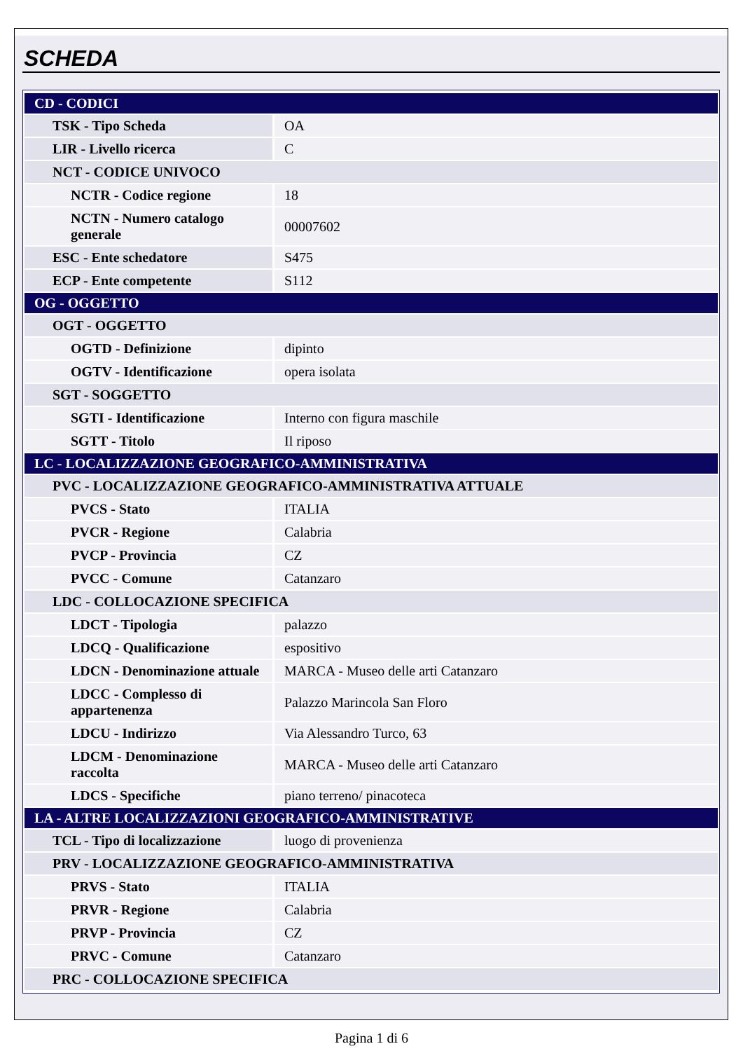SCHEDA
| CD - CODICI | |
| TSK - Tipo Scheda | OA |
| LIR - Livello ricerca | C |
| NCT - CODICE UNIVOCO | |
| NCTR - Codice regione | 18 |
| NCTN - Numero catalogo generale | 00007602 |
| ESC - Ente schedatore | S475 |
| ECP - Ente competente | S112 |
| OG - OGGETTO | |
| OGT - OGGETTO | |
| OGTD - Definizione | dipinto |
| OGTV - Identificazione | opera isolata |
| SGT - SOGGETTO | |
| SGTI - Identificazione | Interno con figura maschile |
| SGTT - Titolo | Il riposo |
| LC - LOCALIZZAZIONE GEOGRAFICO-AMMINISTRATIVA | |
| PVC - LOCALIZZAZIONE GEOGRAFICO-AMMINISTRATIVA ATTUALE | |
| PVCS - Stato | ITALIA |
| PVCR - Regione | Calabria |
| PVCP - Provincia | CZ |
| PVCC - Comune | Catanzaro |
| LDC - COLLOCAZIONE SPECIFICA | |
| LDCT - Tipologia | palazzo |
| LDCQ - Qualificazione | espositivo |
| LDCN - Denominazione attuale | MARCA - Museo delle arti Catanzaro |
| LDCC - Complesso di appartenenza | Palazzo Marincola San Floro |
| LDCU - Indirizzo | Via Alessandro Turco, 63 |
| LDCM - Denominazione raccolta | MARCA - Museo delle arti Catanzaro |
| LDCS - Specifiche | piano terreno/ pinacoteca |
| LA - ALTRE LOCALIZZAZIONI GEOGRAFICO-AMMINISTRATIVE | |
| TCL - Tipo di localizzazione | luogo di provenienza |
| PRV - LOCALIZZAZIONE GEOGRAFICO-AMMINISTRATIVA | |
| PRVS - Stato | ITALIA |
| PRVR - Regione | Calabria |
| PRVP - Provincia | CZ |
| PRVC - Comune | Catanzaro |
| PRC - COLLOCAZIONE SPECIFICA | |
Pagina 1 di 6